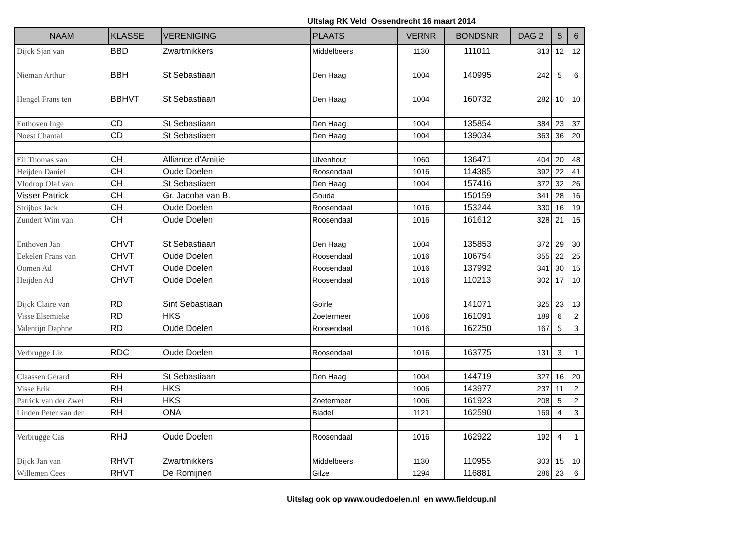Ultslag RK Veld Ossendrecht 16 maart 2014
| NAAM | KLASSE | VERENIGING | PLAATS | VERNR | BONDSNR | DAG 2 | 5 | 6 |
| --- | --- | --- | --- | --- | --- | --- | --- | --- |
| Dijck Sjan van | BBD | Zwartmikkers | Middelbeers | 1130 | 111011 | 313 | 12 | 12 |
| Nieman Arthur | BBH | St Sebastiaan | Den Haag | 1004 | 140995 | 242 | 5 | 6 |
| Hengel Frans ten | BBHVT | St Sebastiaan | Den Haag | 1004 | 160732 | 282 | 10 | 10 |
| Enthoven Inge | CD | St Sebastiaan | Den Haag | 1004 | 135854 | 384 | 23 | 37 |
| Noest Chantal | CD | St Sebastiaen | Den Haag | 1004 | 139034 | 363 | 36 | 20 |
| Eil Thomas van | CH | Alliance d'Amitie | Ulvenhout | 1060 | 136471 | 404 | 20 | 48 |
| Heijden Daniel | CH | Oude Doelen | Roosendaal | 1016 | 114385 | 392 | 22 | 41 |
| Vlodrop Olaf van | CH | St Sebastiaen | Den Haag | 1004 | 157416 | 372 | 32 | 26 |
| Visser Patrick | CH | Gr. Jacoba van B. | Gouda | | 150159 | 341 | 28 | 16 |
| Strijbos Jack | CH | Oude Doelen | Roosendaal | 1016 | 153244 | 330 | 16 | 19 |
| Zundert Wim van | CH | Oude Doelen | Roosendaal | 1016 | 161612 | 328 | 21 | 15 |
| Enthoven Jan | CHVT | St Sebastiaan | Den Haag | 1004 | 135853 | 372 | 29 | 30 |
| Eekelen Frans van | CHVT | Oude Doelen | Roosendaal | 1016 | 106754 | 355 | 22 | 25 |
| Oomen Ad | CHVT | Oude Doelen | Roosendaal | 1016 | 137992 | 341 | 30 | 15 |
| Heijden Ad | CHVT | Oude Doelen | Roosendaal | 1016 | 110213 | 302 | 17 | 10 |
| Dijck Claire van | RD | Sint Sebastiaan | Goirle | | 141071 | 325 | 23 | 13 |
| Visse Elsemieke | RD | HKS | Zoetermeer | 1006 | 161091 | 189 | 6 | 2 |
| Valentijn Daphne | RD | Oude Doelen | Roosendaal | 1016 | 162250 | 167 | 5 | 3 |
| Verbrugge Liz | RDC | Oude Doelen | Roosendaal | 1016 | 163775 | 131 | 3 | 1 |
| Claassen Gérard | RH | St Sebastiaan | Den Haag | 1004 | 144719 | 327 | 16 | 20 |
| Visse Erik | RH | HKS | | 1006 | 143977 | 237 | 11 | 2 |
| Patrick van der Zwet | RH | HKS | Zoetermeer | 1006 | 161923 | 208 | 5 | 2 |
| Linden Peter van der | RH | ONA | Bladel | 1121 | 162590 | 169 | 4 | 3 |
| Verbrugge Cas | RHJ | Oude Doelen | Roosendaal | 1016 | 162922 | 192 | 4 | 1 |
| Dijck Jan van | RHVT | Zwartmikkers | Middelbeers | 1130 | 110955 | 303 | 15 | 10 |
| Willemen Cees | RHVT | De Romijnen | Gilze | 1294 | 116881 | 286 | 23 | 6 |
Uitslag ook op www.oudedoelen.nl en www.fieldcup.nl